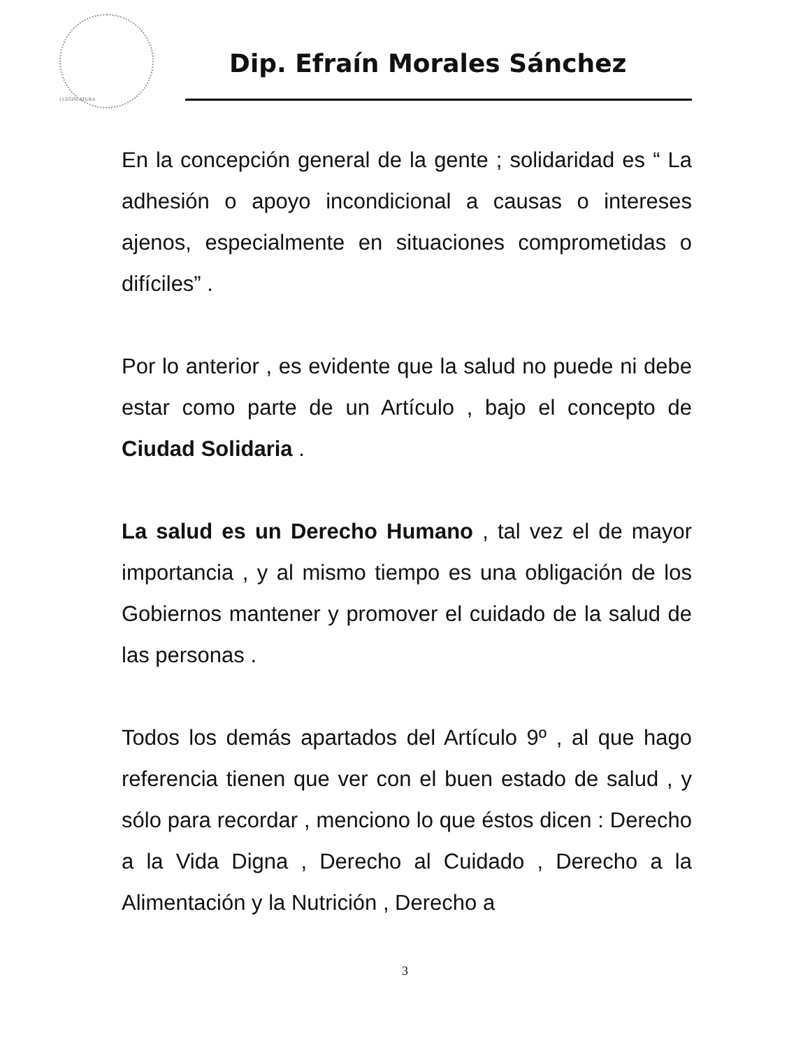I LEGISLATURA
Dip. Efraín Morales Sánchez
En la concepción general de la gente ; solidaridad es “ La adhesión o apoyo incondicional a causas o intereses ajenos, especialmente en situaciones comprometidas o difíciles” .
Por lo anterior , es evidente que la salud no puede ni debe estar como parte de un Artículo , bajo el concepto de Ciudad Solidaria .
La salud es un Derecho Humano , tal vez el de mayor importancia , y al mismo tiempo es una obligación de los Gobiernos mantener y promover el cuidado de la salud de las personas .
Todos los demás apartados del Artículo 9º , al que hago referencia tienen que ver con el buen estado de salud , y sólo para recordar , menciono lo que éstos dicen : Derecho a la Vida Digna , Derecho al Cuidado , Derecho a la Alimentación y la Nutrición , Derecho a
3